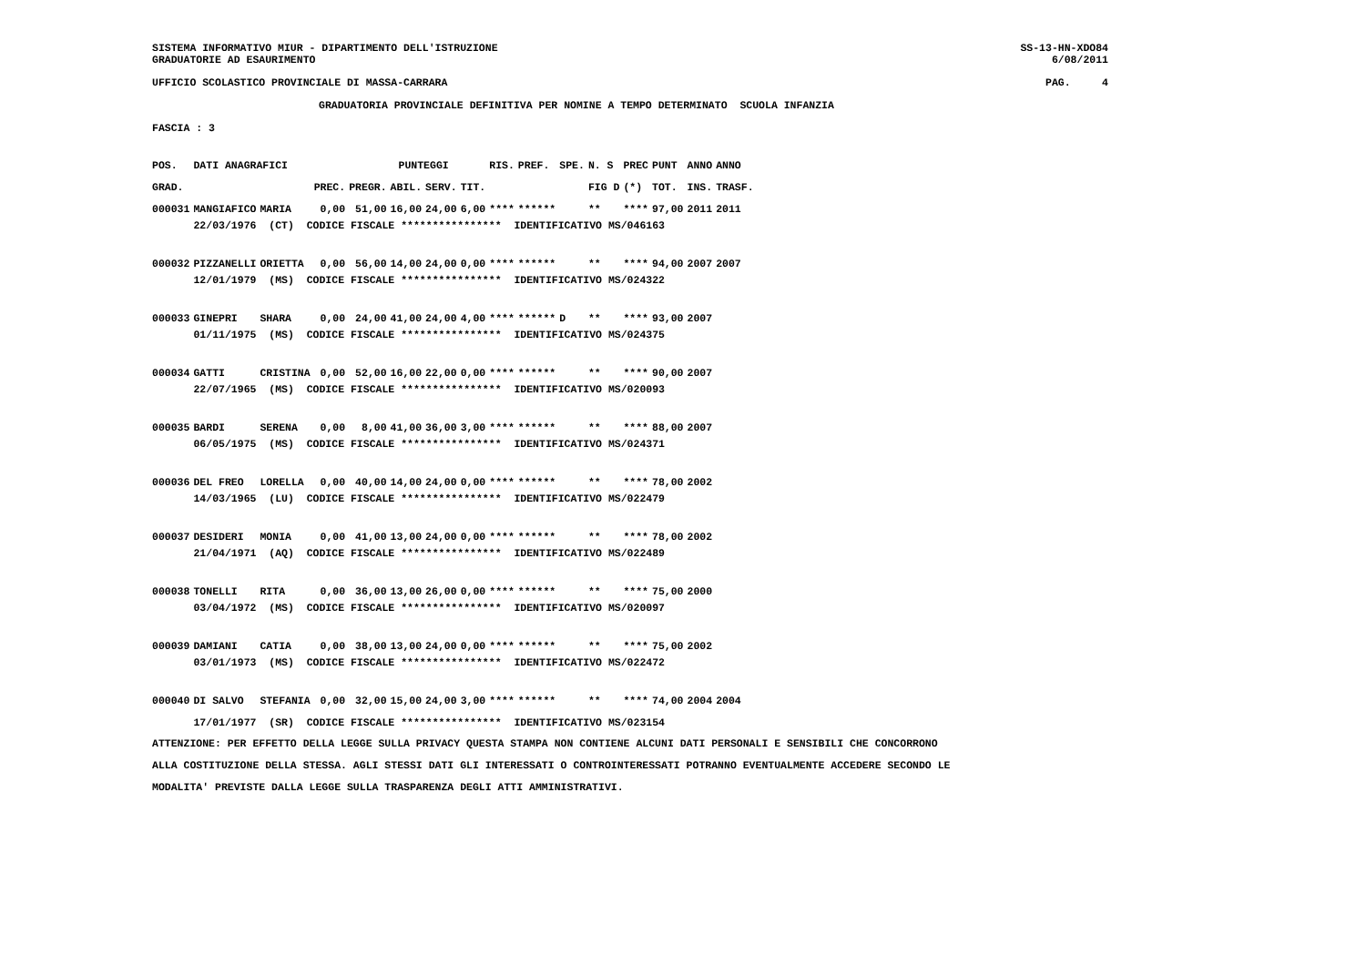SISTEMA INFORMATIVO MIUR - DIPARTIMENTO DELL'ISTRUZIONE SS-13-HN-XDO84
GRADUATORIE AD ESAURIMENTO 6/08/2011
UFFICIO SCOLASTICO PROVINCIALE DI MASSA-CARRARA PAG. 4
GRADUATORIA PROVINCIALE DEFINITIVA PER NOMINE A TEMPO DETERMINATO SCUOLA INFANZIA
FASCIA : 3
| POS. | DATI ANAGRAFICI | | | | PUNTEGGI | | | RIS. | PREF. | SPE. | N. S | PREC | PUNT | ANNO | ANNO |
| --- | --- | --- | --- | --- | --- | --- | --- | --- | --- | --- | --- | --- | --- | --- | --- |
| GRAD. | | | PREC. | PREGR. | ABIL. | SERV. | TIT. | | | | FIG D | (*) | TOT. | INS. | TRASF. |
| 000031 | MANGIAFICO | MARIA | 0,00 | 51,00 | 16,00 | 24,00 | 6,00 | **** | ****** | | ** | **** | 97,00 | 2011 | 2011 |
| | 22/03/1976 (CT) CODICE FISCALE **************** IDENTIFICATIVO MS/046163 | | | | | | | | | | | | | | |
| 000032 | PIZZANELLI | ORIETTA | 0,00 | 56,00 | 14,00 | 24,00 | 0,00 | **** | ****** | | ** | **** | 94,00 | 2007 | 2007 |
| | 12/01/1979 (MS) CODICE FISCALE **************** IDENTIFICATIVO MS/024322 | | | | | | | | | | | | | | |
| 000033 | GINEPRI | SHARA | 0,00 | 24,00 | 41,00 | 24,00 | 4,00 | **** | ****** | D | ** | **** | 93,00 | 2007 | |
| | 01/11/1975 (MS) CODICE FISCALE **************** IDENTIFICATIVO MS/024375 | | | | | | | | | | | | | | |
| 000034 | GATTI | CRISTINA | 0,00 | 52,00 | 16,00 | 22,00 | 0,00 | **** | ****** | | ** | **** | 90,00 | 2007 | |
| | 22/07/1965 (MS) CODICE FISCALE **************** IDENTIFICATIVO MS/020093 | | | | | | | | | | | | | | |
| 000035 | BARDI | SERENA | 0,00 | 8,00 | 41,00 | 36,00 | 3,00 | **** | ****** | | ** | **** | 88,00 | 2007 | |
| | 06/05/1975 (MS) CODICE FISCALE **************** IDENTIFICATIVO MS/024371 | | | | | | | | | | | | | | |
| 000036 | DEL FREO | LORELLA | 0,00 | 40,00 | 14,00 | 24,00 | 0,00 | **** | ****** | | ** | **** | 78,00 | 2002 | |
| | 14/03/1965 (LU) CODICE FISCALE **************** IDENTIFICATIVO MS/022479 | | | | | | | | | | | | | | |
| 000037 | DESIDERI | MONIA | 0,00 | 41,00 | 13,00 | 24,00 | 0,00 | **** | ****** | | ** | **** | 78,00 | 2002 | |
| | 21/04/1971 (AQ) CODICE FISCALE **************** IDENTIFICATIVO MS/022489 | | | | | | | | | | | | | | |
| 000038 | TONELLI | RITA | 0,00 | 36,00 | 13,00 | 26,00 | 0,00 | **** | ****** | | ** | **** | 75,00 | 2000 | |
| | 03/04/1972 (MS) CODICE FISCALE **************** IDENTIFICATIVO MS/020097 | | | | | | | | | | | | | | |
| 000039 | DAMIANI | CATIA | 0,00 | 38,00 | 13,00 | 24,00 | 0,00 | **** | ****** | | ** | **** | 75,00 | 2002 | |
| | 03/01/1973 (MS) CODICE FISCALE **************** IDENTIFICATIVO MS/022472 | | | | | | | | | | | | | | |
| 000040 | DI SALVO | STEFANIA | 0,00 | 32,00 | 15,00 | 24,00 | 3,00 | **** | ****** | | ** | **** | 74,00 | 2004 | 2004 |
| | 17/01/1977 (SR) CODICE FISCALE **************** IDENTIFICATIVO MS/023154 | | | | | | | | | | | | | | |
ATTENZIONE: PER EFFETTO DELLA LEGGE SULLA PRIVACY QUESTA STAMPA NON CONTIENE ALCUNI DATI PERSONALI E SENSIBILI CHE CONCORRONO
ALLA COSTITUZIONE DELLA STESSA. AGLI STESSI DATI GLI INTERESSATI O CONTROINTERESSATI POTRANNO EVENTUALMENTE ACCEDERE SECONDO LE
MODALITA' PREVISTE DALLA LEGGE SULLA TRASPARENZA DEGLI ATTI AMMINISTRATIVI.